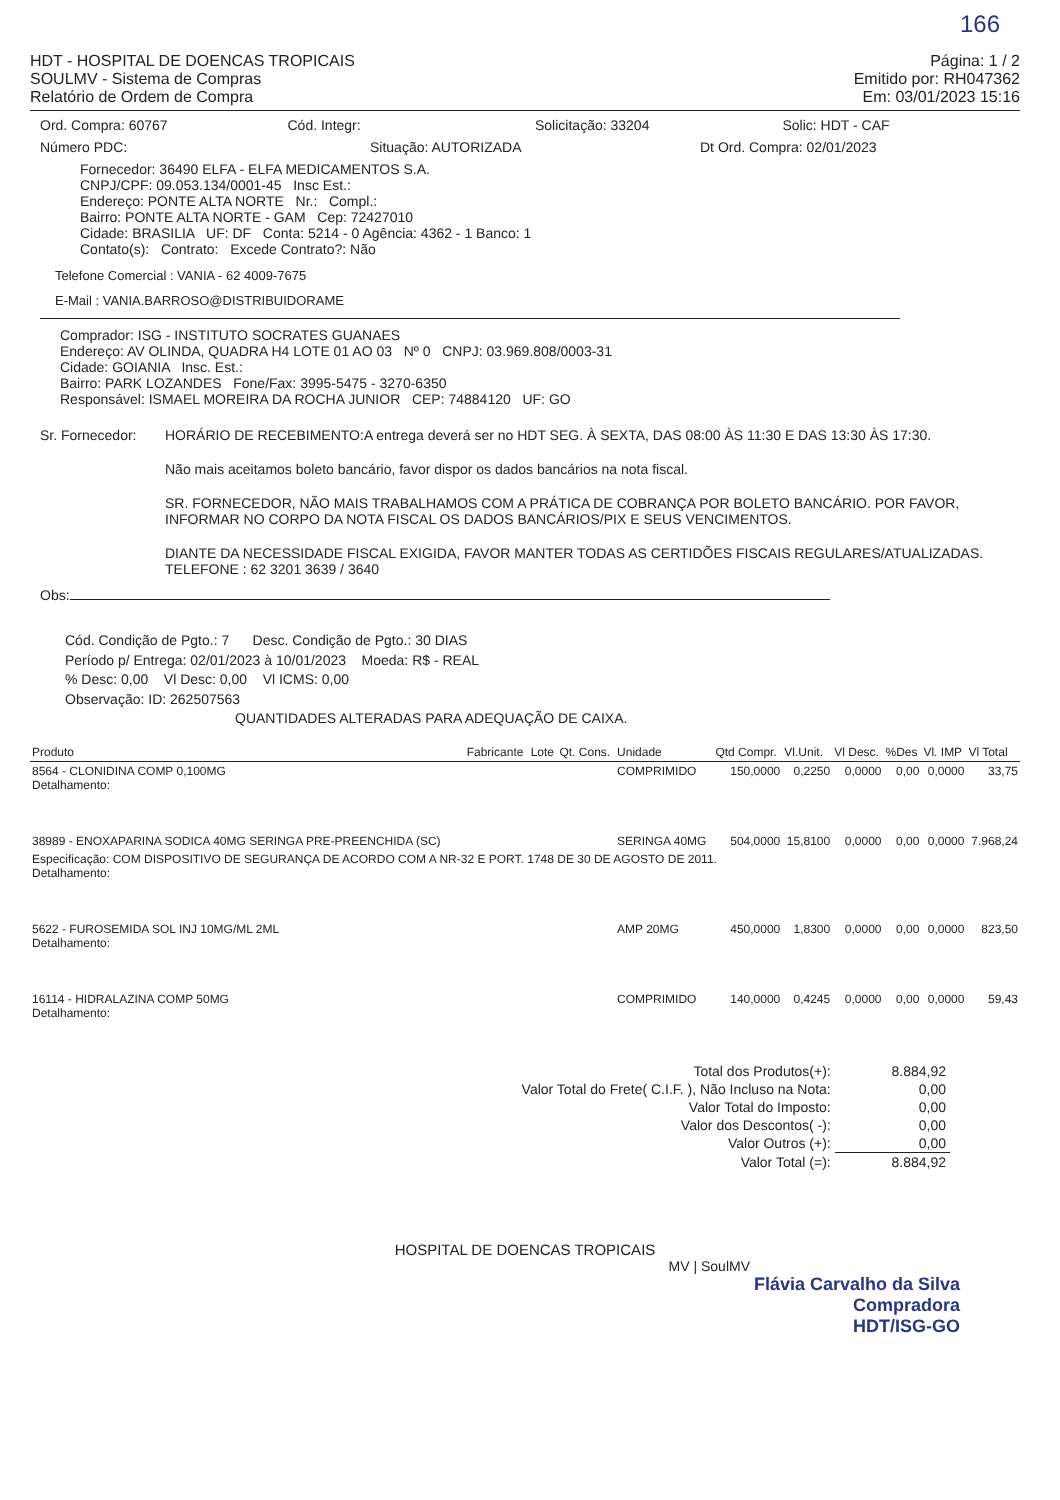166
HDT - HOSPITAL DE DOENCAS TROPICAIS
SOULMV - Sistema de Compras
Relatório de Ordem de Compra
Página: 1 / 2
Emitido por: RH047362
Em: 03/01/2023 15:16
Ord. Compra: 60767 Cód. Integr: Solicitação: 33204 Solic: HDT - CAF
Número PDC: Situação: AUTORIZADA Dt Ord. Compra: 02/01/2023
Fornecedor: 36490 ELFA - ELFA MEDICAMENTOS S.A.
CNPJ/CPF: 09.053.134/0001-45 Insc Est.:
Endereço: PONTE ALTA NORTE Nr.: Compl.:
Bairro: PONTE ALTA NORTE - GAM Cep: 72427010
Cidade: BRASILIA UF: DF Conta: 5214 - 0 Agência: 4362 - 1 Banco: 1
Contato(s): Contrato: Excede Contrato?: Não
Telefone Comercial : VANIA - 62 4009-7675
E-Mail : VANIA.BARROSO@DISTRIBUIDORAME
Comprador: ISG - INSTITUTO SOCRATES GUANAES
Endereço: AV OLINDA, QUADRA H4 LOTE 01 AO 03 Nº 0 CNPJ: 03.969.808/0003-31
Cidade: GOIANIA Insc. Est.:
Bairro: PARK LOZANDES Fone/Fax: 3995-5475 - 3270-6350
Responsável: ISMAEL MOREIRA DA ROCHA JUNIOR CEP: 74884120 UF: GO
Sr. Fornecedor: HORÁRIO DE RECEBIMENTO:A entrega deverá ser no HDT SEG. À SEXTA, DAS 08:00 ÀS 11:30 E DAS 13:30 ÀS 17:30.
Não mais aceitamos boleto bancário, favor dispor os dados bancários na nota fiscal.
SR. FORNECEDOR, NÃO MAIS TRABALHAMOS COM A PRÁTICA DE COBRANÇA POR BOLETO BANCÁRIO. POR FAVOR, INFORMAR NO CORPO DA NOTA FISCAL OS DADOS BANCÁRIOS/PIX E SEUS VENCIMENTOS.
DIANTE DA NECESSIDADE FISCAL EXIGIDA, FAVOR MANTER TODAS AS CERTIDÕES FISCAIS REGULARES/ATUALIZADAS.
TELEFONE : 62 3201 3639 / 3640
Obs:
Cód. Condição de Pgto.: 7 Desc. Condição de Pgto.: 30 DIAS
Período p/ Entrega: 02/01/2023 à 10/01/2023 Moeda: R$ - REAL
% Desc: 0,00 Vl Desc: 0,00 Vl ICMS: 0,00
Observação: ID: 262507563
QUANTIDADES ALTERADAS PARA ADEQUAÇÃO DE CAIXA.
| Produto | Fabricante | Lote | Qt. Cons. | Unidade | Qtd Compr. | Vl.Unit. | Vl Desc. | %Des | Vl. IMP | Vl Total |
| --- | --- | --- | --- | --- | --- | --- | --- | --- | --- | --- |
| 8564 - CLONIDINA COMP 0,100MG Detalhamento: | | | | COMPRIMIDO | 150,0000 | 0,2250 | 0,0000 | 0,00 | 0,0000 | 33,75 |
| 38989 - ENOXAPARINA SODICA 40MG SERINGA PRE-PREENCHIDA (SC) | | | | SERINGA 40MG | 504,0000 | 15,8100 | 0,0000 | 0,00 | 0,0000 | 7.968,24 |
| Especificação: COM DISPOSITIVO DE SEGURANÇA DE ACORDO COM A NR-32 E PORT. 1748 DE 30 DE AGOSTO DE 2011. Detalhamento: | | | | | | | | | | |
| 5622 - FUROSEMIDA SOL INJ 10MG/ML 2ML Detalhamento: | | | | AMP 20MG | 450,0000 | 1,8300 | 0,0000 | 0,00 | 0,0000 | 823,50 |
| 16114 - HIDRALAZINA COMP 50MG Detalhamento: | | | | COMPRIMIDO | 140,0000 | 0,4245 | 0,0000 | 0,00 | 0,0000 | 59,43 |
| Total dos Produtos(+): | 8.884,92 |
| Valor Total do Frete( C.I.F. ), Não Incluso na Nota: | 0,00 |
| Valor Total do Imposto: | 0,00 |
| Valor dos Descontos( -): | 0,00 |
| Valor Outros (+): | 0,00 |
| Valor Total (=): | 8.884,92 |
HOSPITAL DE DOENCAS TROPICAIS
MV | SoulMV
Flávia Carvalho da Silva
Compradora
HDT/ISG-GO